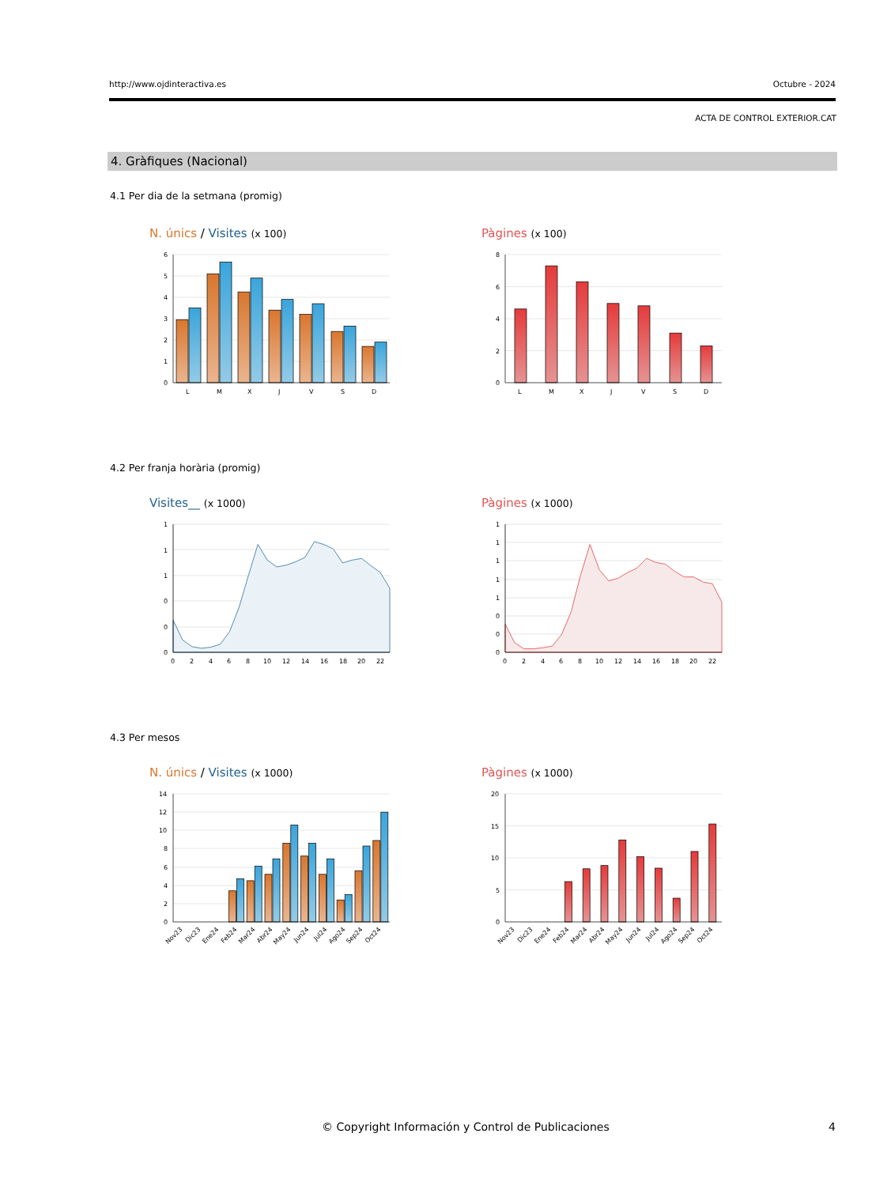http://www.ojdinteractiva.es Octubre - 2024
ACTA DE CONTROL EXTERIOR.CAT
4. Gràfiques (Nacional)
4.1 Per dia de la setmana (promig)
N. únics / Visites (x 100)
6
5
4
3
2
1
0
L
M
X
J
V
S
D
Pàgines (x 100)
8
6
4
2
0
L
M
X
J
V
S
D
4.2 Per franja horària (promig)
Visites__ (x 1000)
1
1
1
0
0
0
0
2
4
6
8
10
12
14
16
18
20
22
Pàgines (x 1000)
1
1
1
1
1
0
0
0
0
2
4
6
8
10
12
14
16
18
20
22
4.3 Per mesos
N. únics / Visites (x 1000)
14
12
10
8
6
4
2
0
Nov23
Dic23
Ene24
Feb24
Mar24
Abr24
May24
Jun24
Jul24
Ago24
Sep24
Oct24
Pàgines (x 1000)
20
15
10
5
0
Nov23
Dic23
Ene24
Feb24
Mar24
Abr24
May24
Jun24
Jul24
Ago24
Sep24
Oct24
© Copyright Información y Control de Publicaciones
4